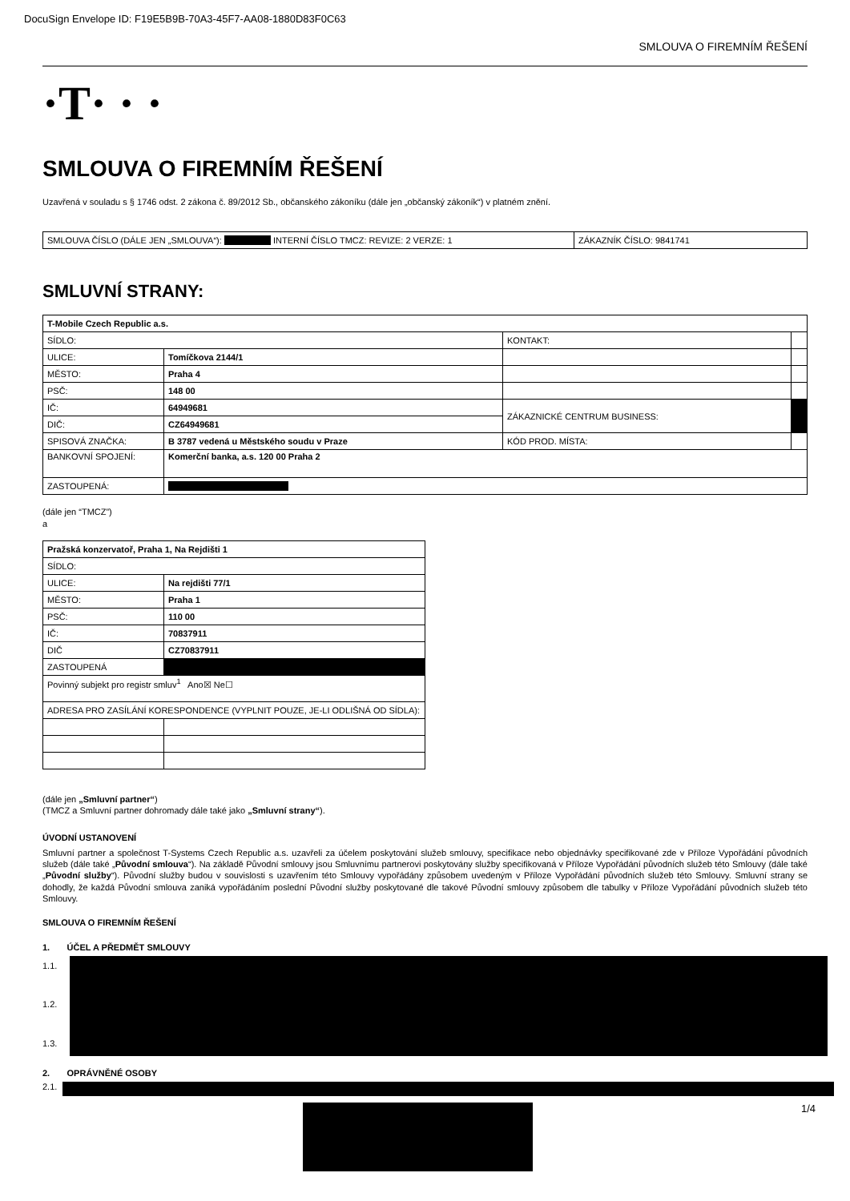DocuSign Envelope ID: F19E5B9B-70A3-45F7-AA08-1880D83F0C63
SMLOUVA O FIREMNÍM ŘEŠENÍ
·T· · ·
SMLOUVA O FIREMNÍM ŘEŠENÍ
Uzavřená v souladu s § 1746 odst. 2 zákona č. 89/2012 Sb., občanského zákoníku (dále jen „občanský zákoník“) v platném znění.
| SMLOUVA ČÍSLO (DÁLE JEN „SMLOUVA“): INTERNÍ ČÍSLO TMCZ: REVIZE: 2 VERZE: 1 | ZÁKAZNÍK ČÍSLO: 9841741 |
SMLUVNÍ STRANY:
| T-Mobile Czech Republic a.s. | | | |
| SÍDLO: | | KONTAKT: | |
| ULICE: | Tomíčkova 2144/1 | | |
| MĚSTO: | Praha 4 | | |
| PSČ: | 148 00 | | |
| IČ: | 64949681 | ZÁKAZNICKÉ CENTRUM BUSINESS: | |
| DIČ: | CZ64949681 | | |
| SPISOVÁ ZNAČKA: | B 3787 vedená u Městského soudu v Praze | KÓD PROD. MÍSTA: | |
| BANKOVNÍ SPOJENÍ: | Komerční banka, a.s. 120 00 Praha 2 | | |
| ZASTOUPENÁ: | | | |
(dále jen “TMCZ”)
a
| Pražská konzervatoř, Praha 1, Na Rejdišti 1 | |
| SÍDLO: | |
| ULICE: | Na rejdišti 77/1 |
| MĚSTO: | Praha 1 |
| PSČ: | 110 00 |
| IČ: | 70837911 |
| DIČ | CZ70837911 |
| ZASTOUPENÁ | |
| Povinný subjekt pro registr smluv<sup>1</sup> Ano☒ Ne☐ | |
| ADRESA PRO ZASÍLÁNÍ KORESPONDENCE (VYPLNIT POUZE, JE-LI ODLIŠNÁ OD SÍDLA): | |
(dále jen „Smluvní partner“)
(TMCZ a Smluvní partner dohromady dále také jako „Smluvní strany“).
ÚVODNÍ USTANOVENÍ
Smluvní partner a společnost T-Systems Czech Republic a.s. uzavřeli za účelem poskytování služeb smlouvy, specifikace nebo objednávky specifikované zde v Příloze Vypořádání původních služeb (dále také „Původní smlouva“). Na základě Původní smlouvy jsou Smluvnímu partnerovi poskytovány služby specifikovaná v Příloze Vypořádání původních služeb této Smlouvy (dále také „Původní služby“). Původní služby budou v souvislosti s uzavřením této Smlouvy vypořádány způsobem uvedeným v Příloze Vypořádání původních služeb této Smlouvy. Smluvní strany se dohodly, že každá Původní smlouva zaniká vypořádáním poslední Původní služby poskytované dle takové Původní smlouvy způsobem dle tabulky v Příloze Vypořádání původních služeb této Smlouvy.
SMLOUVA O FIREMNÍM ŘEŠENÍ
1. ÚČEL A PŘEDMĚT SMLOUVY
1.1.
1.2.
1.3.
2. OPRÁVNĚNÉ OSOBY
2.1.
1/4